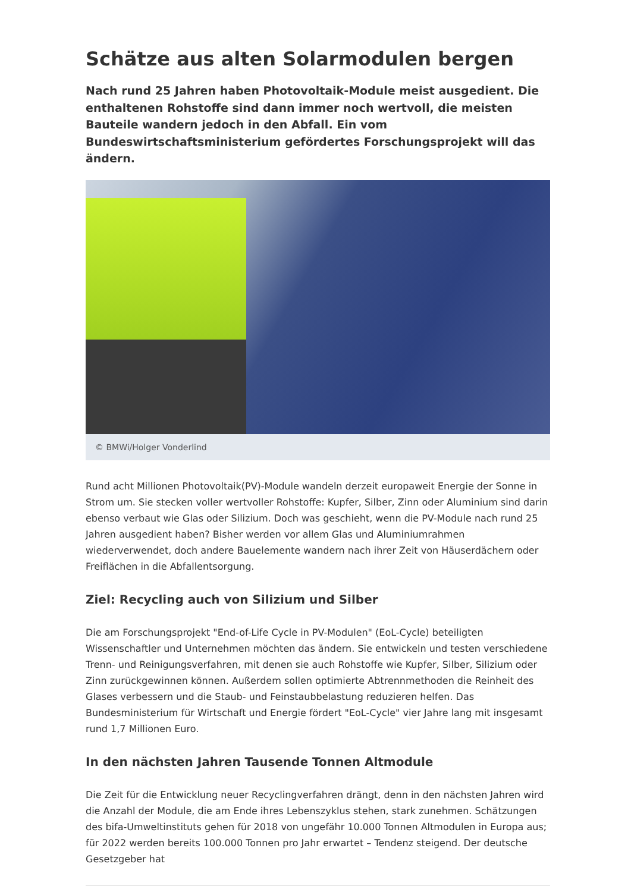Schätze aus alten Solarmodulen bergen
Nach rund 25 Jahren haben Photovoltaik-Module meist ausgedient. Die enthaltenen Rohstoffe sind dann immer noch wertvoll, die meisten Bauteile wandern jedoch in den Abfall. Ein vom Bundeswirtschaftsministerium gefördertes Forschungsprojekt will das ändern.
© BMWi/Holger Vonderlind
Rund acht Millionen Photovoltaik(PV)-Module wandeln derzeit europaweit Energie der Sonne in Strom um. Sie stecken voller wertvoller Rohstoffe: Kupfer, Silber, Zinn oder Aluminium sind darin ebenso verbaut wie Glas oder Silizium. Doch was geschieht, wenn die PV-Module nach rund 25 Jahren ausgedient haben? Bisher werden vor allem Glas und Aluminiumrahmen wiederverwendet, doch andere Bauelemente wandern nach ihrer Zeit von Häuserdächern oder Freiflächen in die Abfallentsorgung.
Ziel: Recycling auch von Silizium und Silber
Die am Forschungsprojekt "End-of-Life Cycle in PV-Modulen" (EoL-Cycle) beteiligten Wissenschaftler und Unternehmen möchten das ändern. Sie entwickeln und testen verschiedene Trenn- und Reinigungsverfahren, mit denen sie auch Rohstoffe wie Kupfer, Silber, Silizium oder Zinn zurückgewinnen können. Außerdem sollen optimierte Abtrennmethoden die Reinheit des Glases verbessern und die Staub- und Feinstaubbelastung reduzieren helfen. Das Bundesministerium für Wirtschaft und Energie fördert "EoL-Cycle" vier Jahre lang mit insgesamt rund 1,7 Millionen Euro.
In den nächsten Jahren Tausende Tonnen Altmodule
Die Zeit für die Entwicklung neuer Recyclingverfahren drängt, denn in den nächsten Jahren wird die Anzahl der Module, die am Ende ihres Lebenszyklus stehen, stark zunehmen. Schätzungen des bifa-Umweltinstituts gehen für 2018 von ungefähr 10.000 Tonnen Altmodulen in Europa aus; für 2022 werden bereits 100.000 Tonnen pro Jahr erwartet – Tendenz steigend. Der deutsche Gesetzgeber hat